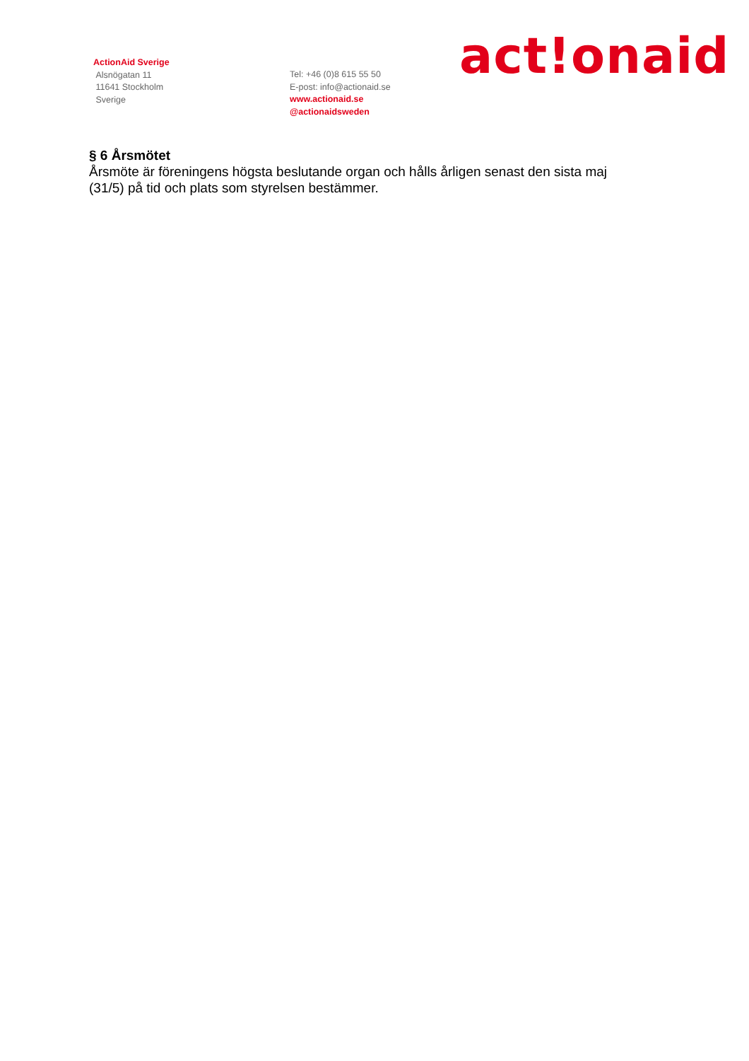ActionAid Sverige
Alsnögatan 11
11641 Stockholm
Sverige
Tel: +46 (0)8 615 55 50
E-post: info@actionaid.se
www.actionaid.se
@actionaidsweden
act!onaid
§ 6 Årsmötet
Årsmöte är föreningens högsta beslutande organ och hålls årligen senast den sista maj (31/5) på tid och plats som styrelsen bestämmer.